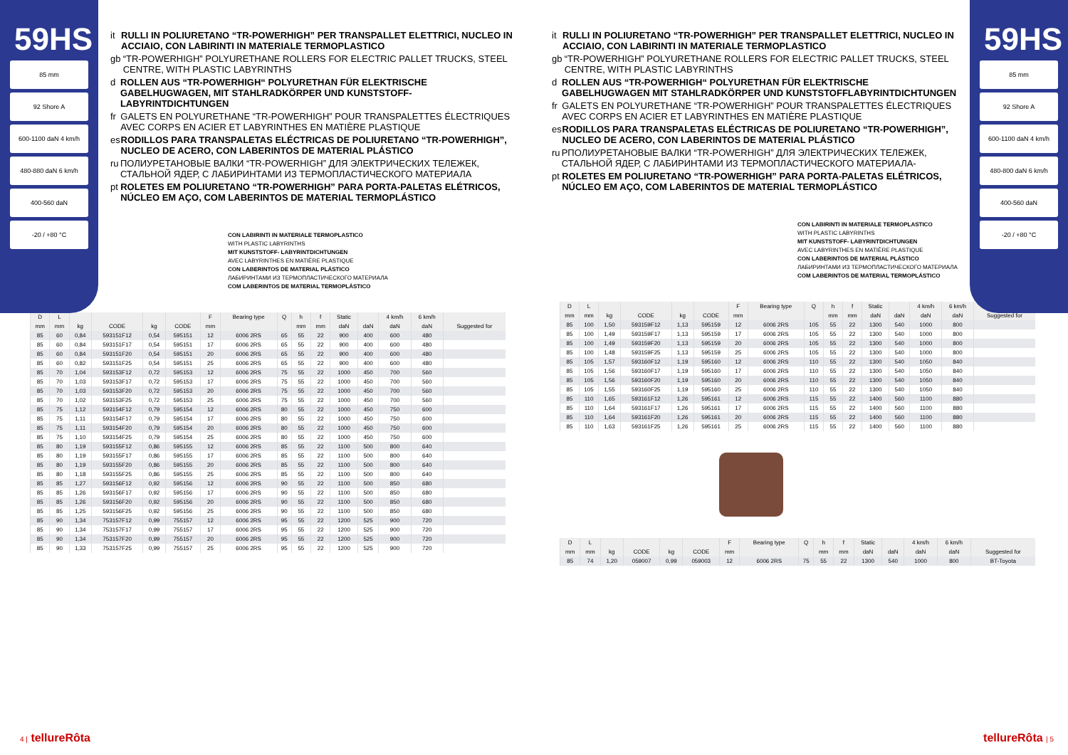59HS
85 mm
92 Shore A
600-1100 daN 4 km/h
480-880 daN 6 km/h
400-560 daN
-20 / +80 °C
it RULLI IN POLIURETANO “TR-POWERHIGH” PER TRANSPALLET ELETTRICI, NUCLEO IN ACCIAIO, CON LABIRINTI IN MATERIALE TERMOPLASTICO
gb “TR-POWERHIGH” POLYURETHANE ROLLERS FOR ELECTRIC PALLET TRUCKS, STEEL CENTRE, WITH PLASTIC LABYRINTHS
d ROLLEN AUS “TR-POWERHIGH“ POLYURETHAN FÜR ELEKTRISCHE GABELHUGWAGEN, MIT STAHLRADKÖRPER UND KUNSTSTOFF- LABYRINTDICHTUNGEN
fr GALETS EN POLYURETHANE “TR-POWERHIGH” POUR TRANSPALETTES ÉLECTRIQUES AVEC CORPS EN ACIER ET LABYRINTHES EN MATIÈRE PLASTIQUE
es RODILLOS PARA TRANSPALETAS ELÉCTRICAS DE POLIURETANO “TR-POWERHIGH”, NUCLEO DE ACERO, CON LABERINTOS DE MATERIAL PLÁSTICO
ru ПОЛИУРЕТАНОВЫЕ ВАЛКИ “TR-POWERHIGH” ДЛЯ ЭЛЕКТРИЧЕСКИХ ТЕЛЕЖЕК, СТАЛЬНОЙ ЯДЕР, С ЛАБИРИНТАМИ ИЗ ТЕРМОПЛАСТИЧЕСКОГО МАТЕРИАЛА
pt ROLETES EM POLIURETANO “TR-POWERHIGH” PARA PORTA-PALETAS ELÉTRICOS, NÚCLEO EM AÇO, COM LABERINTOS DE MATERIAL TERMOPLÁSTICO
CON LABIRINTI IN MATERIALE TERMOPLASTICO
WITH PLASTIC LABYRINTHS
MIT KUNSTSTOFF- LABYRINTDICHTUNGEN
AVEC LABYRINTHES EN MATIÈRE PLASTIQUE
CON LABERINTOS DE MATERIAL PLÁSTICO
ЛАБИРИНТАМИ ИЗ ТЕРМОПЛАСТИЧЕСКОГО МАТЕРИАЛА
COM LABERINTOS DE MATERIAL TERMOPLÁSTICO
| D | L | | | | | F | Bearing type | Q | h | f | Static | | 4 km/h | 6 km/h | |
| --- | --- | --- | --- | --- | --- | --- | --- | --- | --- | --- | --- | --- | --- | --- | --- |
| mm | mm | kg | CODE | kg | CODE | mm | | | mm | mm | daN | daN | daN | daN | Suggested for |
| 85 | 60 | 0,84 | 593151F12 | 0,54 | 595151 | 12 | 6006 2RS | 65 | 55 | 22 | 900 | 400 | 600 | 480 | |
| 85 | 60 | 0,84 | 593151F17 | 0,54 | 595151 | 17 | 6006 2RS | 65 | 55 | 22 | 900 | 400 | 600 | 480 | |
| 85 | 60 | 0,84 | 593151F20 | 0,54 | 595151 | 20 | 6006 2RS | 65 | 55 | 22 | 900 | 400 | 600 | 480 | |
| 85 | 60 | 0,82 | 593151F25 | 0,54 | 595151 | 25 | 6006 2RS | 65 | 55 | 22 | 900 | 400 | 600 | 480 | |
| 85 | 70 | 1,04 | 593153F12 | 0,72 | 595153 | 12 | 6006 2RS | 75 | 55 | 22 | 1000 | 450 | 700 | 560 | |
| 85 | 70 | 1,03 | 593153F17 | 0,72 | 595153 | 17 | 6006 2RS | 75 | 55 | 22 | 1000 | 450 | 700 | 560 | |
| 85 | 70 | 1,03 | 593153F20 | 0,72 | 595153 | 20 | 6006 2RS | 75 | 55 | 22 | 1000 | 450 | 700 | 560 | |
| 85 | 70 | 1,02 | 593153F25 | 0,72 | 595153 | 25 | 6006 2RS | 75 | 55 | 22 | 1000 | 450 | 700 | 560 | |
| 85 | 75 | 1,12 | 593154F12 | 0,79 | 595154 | 12 | 6006 2RS | 80 | 55 | 22 | 1000 | 450 | 750 | 600 | |
| 85 | 75 | 1,11 | 593154F17 | 0,79 | 595154 | 17 | 6006 2RS | 80 | 55 | 22 | 1000 | 450 | 750 | 600 | |
| 85 | 75 | 1,11 | 593154F20 | 0,79 | 595154 | 20 | 6006 2RS | 80 | 55 | 22 | 1000 | 450 | 750 | 600 | |
| 85 | 75 | 1,10 | 593154F25 | 0,79 | 595154 | 25 | 6006 2RS | 80 | 55 | 22 | 1000 | 450 | 750 | 600 | |
| 85 | 80 | 1,19 | 593155F12 | 0,86 | 595155 | 12 | 6006 2RS | 85 | 55 | 22 | 1100 | 500 | 800 | 640 | |
| 85 | 80 | 1,19 | 593155F17 | 0,86 | 595155 | 17 | 6006 2RS | 85 | 55 | 22 | 1100 | 500 | 800 | 640 | |
| 85 | 80 | 1,19 | 593155F20 | 0,86 | 595155 | 20 | 6006 2RS | 85 | 55 | 22 | 1100 | 500 | 800 | 640 | |
| 85 | 80 | 1,18 | 593155F25 | 0,86 | 595155 | 25 | 6006 2RS | 85 | 55 | 22 | 1100 | 500 | 800 | 640 | |
| 85 | 85 | 1,27 | 593156F12 | 0,92 | 595156 | 12 | 6006 2RS | 90 | 55 | 22 | 1100 | 500 | 850 | 680 | |
| 85 | 85 | 1,26 | 593156F17 | 0,92 | 595156 | 17 | 6006 2RS | 90 | 55 | 22 | 1100 | 500 | 850 | 680 | |
| 85 | 85 | 1,26 | 593156F20 | 0,92 | 595156 | 20 | 6006 2RS | 90 | 55 | 22 | 1100 | 500 | 850 | 680 | |
| 85 | 85 | 1,25 | 593156F25 | 0,92 | 595156 | 25 | 6006 2RS | 90 | 55 | 22 | 1100 | 500 | 850 | 680 | |
| 85 | 90 | 1,34 | 753157F12 | 0,99 | 755157 | 12 | 6006 2RS | 95 | 55 | 22 | 1200 | 525 | 900 | 720 | |
| 85 | 90 | 1,34 | 753157F17 | 0,99 | 755157 | 17 | 6006 2RS | 95 | 55 | 22 | 1200 | 525 | 900 | 720 | |
| 85 | 90 | 1,34 | 753157F20 | 0,99 | 755157 | 20 | 6006 2RS | 95 | 55 | 22 | 1200 | 525 | 900 | 720 | |
| 85 | 90 | 1,33 | 753157F25 | 0,99 | 755157 | 25 | 6006 2RS | 95 | 55 | 22 | 1200 | 525 | 900 | 720 | |
4 | tellureRôta
59HS
85 mm
92 Shore A
600-1100 daN 4 km/h
480-800 daN 6 km/h
400-560 daN
-20 / +80 °C
it RULLI IN POLIURETANO “TR-POWERHIGH” PER TRANSPALLET ELETTRICI, NUCLEO IN ACCIAIO, CON LABIRINTI IN MATERIALE TERMOPLASTICO
gb “TR-POWERHIGH” POLYURETHANE ROLLERS FOR ELECTRIC PALLET TRUCKS, STEEL CENTRE, WITH PLASTIC LABYRINTHS
d ROLLEN AUS “TR-POWERHIGH“ POLYURETHAN FÜR ELEKTRISCHE GABELHUGWAGEN MIT STAHLRADKÖRPER UND KUNSTSTOFFLABYRINTDICHTUNGEN
fr GALETS EN POLYURETHANE “TR-POWERHIGH” POUR TRANSPALETTES ÉLECTRIQUES AVEC CORPS EN ACIER ET LABYRINTHES EN MATIÈRE PLASTIQUE
es RODILLOS PARA TRANSPALETAS ELÉCTRICAS DE POLIURETANO “TR-POWERHIGH”, NUCLEO DE ACERO, CON LABERINTOS DE MATERIAL PLÁSTICO
ru РПОЛИУРЕТАНОВЫЕ ВАЛКИ “TR-POWERHIGH” ДЛЯ ЭЛЕКТРИЧЕСКИХ ТЕЛЕЖЕК, СТАЛЬНОЙ ЯДЕР, С ЛАБИРИНТАМИ ИЗ ТЕРМОПЛАСТИЧЕСКОГО МАТЕРИАЛА-
pt ROLETES EM POLIURETANO “TR-POWERHIGH” PARA PORTA-PALETAS ELÉTRICOS, NÚCLEO EM AÇO, COM LABERINTOS DE MATERIAL TERMOPLÁSTICO
CON LABIRINTI IN MATERIALE TERMOPLASTICO
WITH PLASTIC LABYRINTHS
MIT KUNSTSTOFF- LABYRINTDICHTUNGEN
AVEC LABYRINTHES EN MATIÈRE PLASTIQUE
CON LABERINTOS DE MATERIAL PLÁSTICO
ЛАБИРИНТАМИ ИЗ ТЕРМОПЛАСТИЧЕСКОГО МАТЕРИАЛА
COM LABERINTOS DE MATERIAL TERMOPLÁSTICO
| D | L | | | | | F | Bearing type | Q | h | f | Static | | 4 km/h | 6 km/h | |
| --- | --- | --- | --- | --- | --- | --- | --- | --- | --- | --- | --- | --- | --- | --- | --- |
| mm | mm | kg | CODE | kg | CODE | mm | | | mm | mm | daN | daN | daN | daN | Suggested for |
| 85 | 100 | 1,50 | 593159F12 | 1,13 | 595159 | 12 | 6006 2RS | 105 | 55 | 22 | 1300 | 540 | 1000 | 800 | |
| 85 | 100 | 1,49 | 593159F17 | 1,13 | 595159 | 17 | 6006 2RS | 105 | 55 | 22 | 1300 | 540 | 1000 | 800 | |
| 85 | 100 | 1,49 | 593159F20 | 1,13 | 595159 | 20 | 6006 2RS | 105 | 55 | 22 | 1300 | 540 | 1000 | 800 | |
| 85 | 100 | 1,48 | 593159F25 | 1,13 | 595159 | 25 | 6006 2RS | 105 | 55 | 22 | 1300 | 540 | 1000 | 800 | |
| 85 | 105 | 1,57 | 593160F12 | 1,19 | 595160 | 12 | 6006 2RS | 110 | 55 | 22 | 1300 | 540 | 1050 | 840 | |
| 85 | 105 | 1,56 | 593160F17 | 1,19 | 595160 | 17 | 6006 2RS | 110 | 55 | 22 | 1300 | 540 | 1050 | 840 | |
| 85 | 105 | 1,56 | 593160F20 | 1,19 | 595160 | 20 | 6006 2RS | 110 | 55 | 22 | 1300 | 540 | 1050 | 840 | |
| 85 | 105 | 1,55 | 593160F25 | 1,19 | 595160 | 25 | 6006 2RS | 110 | 55 | 22 | 1300 | 540 | 1050 | 840 | |
| 85 | 110 | 1,65 | 593161F12 | 1,26 | 595161 | 12 | 6006 2RS | 115 | 55 | 22 | 1400 | 560 | 1100 | 880 | |
| 85 | 110 | 1,64 | 593161F17 | 1,26 | 595161 | 17 | 6006 2RS | 115 | 55 | 22 | 1400 | 560 | 1100 | 880 | |
| 85 | 110 | 1,64 | 593161F20 | 1,26 | 595161 | 20 | 6006 2RS | 115 | 55 | 22 | 1400 | 560 | 1100 | 880 | |
| 85 | 110 | 1,63 | 593161F25 | 1,26 | 595161 | 25 | 6006 2RS | 115 | 55 | 22 | 1400 | 560 | 1100 | 880 | |
| D | L | | | | | F | Bearing type | Q | h | f | Static | | 4 km/h | 6 km/h | |
| --- | --- | --- | --- | --- | --- | --- | --- | --- | --- | --- | --- | --- | --- | --- | --- |
| mm | mm | kg | CODE | kg | CODE | mm | | | mm | mm | daN | daN | daN | daN | Suggested for |
| 85 | 74 | 1,20 | 059007 | 0,99 | 059003 | 12 | 6006 2RS | 75 | 55 | 22 | 1300 | 540 | 1000 | 800 | BT-Toyota |
tellureRôta | 5